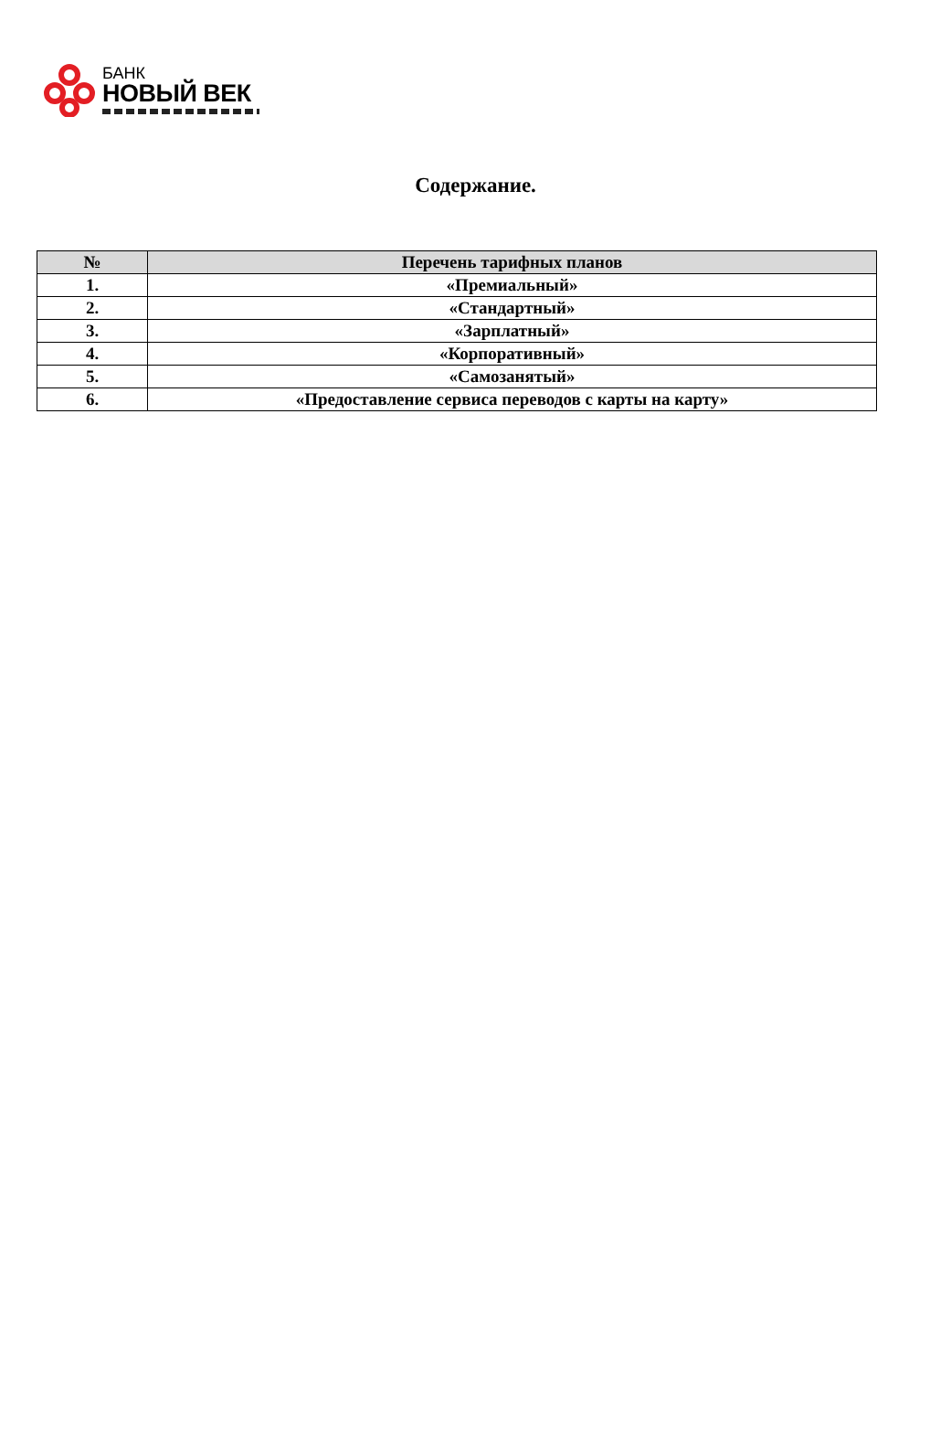БАНК
НОВЫЙ ВЕК
Содержание.
| № | Перечень тарифных планов |
| --- | --- |
| 1. | «Премиальный» |
| 2. | «Стандартный» |
| 3. | «Зарплатный» |
| 4. | «Корпоративный» |
| 5. | «Самозанятый» |
| 6. | «Предоставление сервиса переводов с карты на карту» |